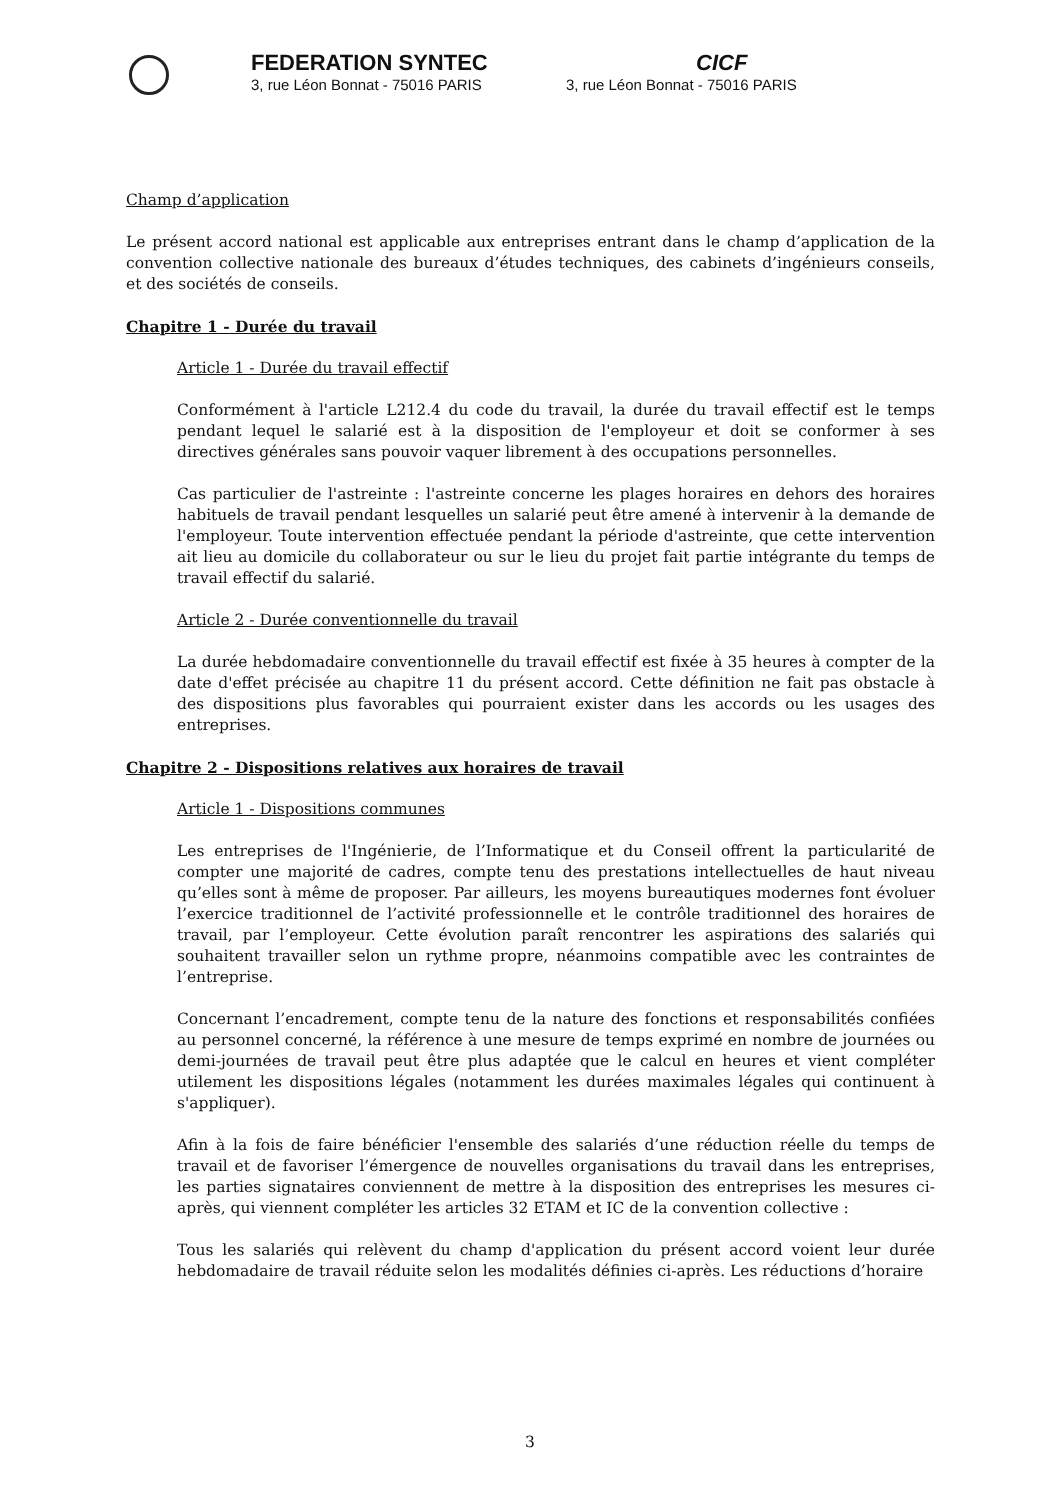FEDERATION SYNTEC
3, rue Léon Bonnat - 75016 PARIS
CICF
3, rue Léon Bonnat - 75016 PARIS
Champ d’application
Le présent accord national est applicable aux entreprises entrant dans le champ d’application de la convention collective nationale des bureaux d’études techniques, des cabinets d’ingénieurs conseils, et des sociétés de conseils.
Chapitre 1 - Durée du travail
Article 1 - Durée du travail effectif
Conformément à l'article L212.4 du code du travail, la durée du travail effectif est le temps pendant lequel le salarié est à la disposition de l'employeur et doit se conformer à ses directives générales sans pouvoir vaquer librement à des occupations personnelles.
Cas particulier de l'astreinte : l'astreinte concerne les plages horaires en dehors des horaires habituels de travail pendant lesquelles un salarié peut être amené à intervenir à la demande de l'employeur. Toute intervention effectuée pendant la période d'astreinte, que cette intervention ait lieu au domicile du collaborateur ou sur le lieu du projet fait partie intégrante du temps de travail effectif du salarié.
Article 2 - Durée conventionnelle du travail
La durée hebdomadaire conventionnelle du travail effectif est fixée à 35 heures à compter de la date d'effet précisée au chapitre 11 du présent accord. Cette définition ne fait pas obstacle à des dispositions plus favorables qui pourraient exister dans les accords ou les usages des entreprises.
Chapitre 2 - Dispositions relatives aux horaires de travail
Article 1 - Dispositions communes
Les entreprises de l'Ingénierie, de l’Informatique et du Conseil offrent la particularité de compter une majorité de cadres, compte tenu des prestations intellectuelles de haut niveau qu’elles sont à même de proposer. Par ailleurs, les moyens bureautiques modernes font évoluer l’exercice traditionnel de l’activité professionnelle et le contrôle traditionnel des horaires de travail, par l’employeur. Cette évolution paraît rencontrer les aspirations des salariés qui souhaitent travailler selon un rythme propre, néanmoins compatible avec les contraintes de l’entreprise.
Concernant l’encadrement, compte tenu de la nature des fonctions et responsabilités confiées au personnel concerné, la référence à une mesure de temps exprimé en nombre de journées ou demi-journées de travail peut être plus adaptée que le calcul en heures et vient compléter utilement les dispositions légales (notamment les durées maximales légales qui continuent à s'appliquer).
Afin à la fois de faire bénéficier l'ensemble des salariés d’une réduction réelle du temps de travail et de favoriser l’émergence de nouvelles organisations du travail dans les entreprises, les parties signataires conviennent de mettre à la disposition des entreprises les mesures ci-après, qui viennent compléter les articles 32 ETAM et IC de la convention collective :
Tous les salariés qui relèvent du champ d'application du présent accord voient leur durée hebdomadaire de travail réduite selon les modalités définies ci-après. Les réductions d’horaire
3